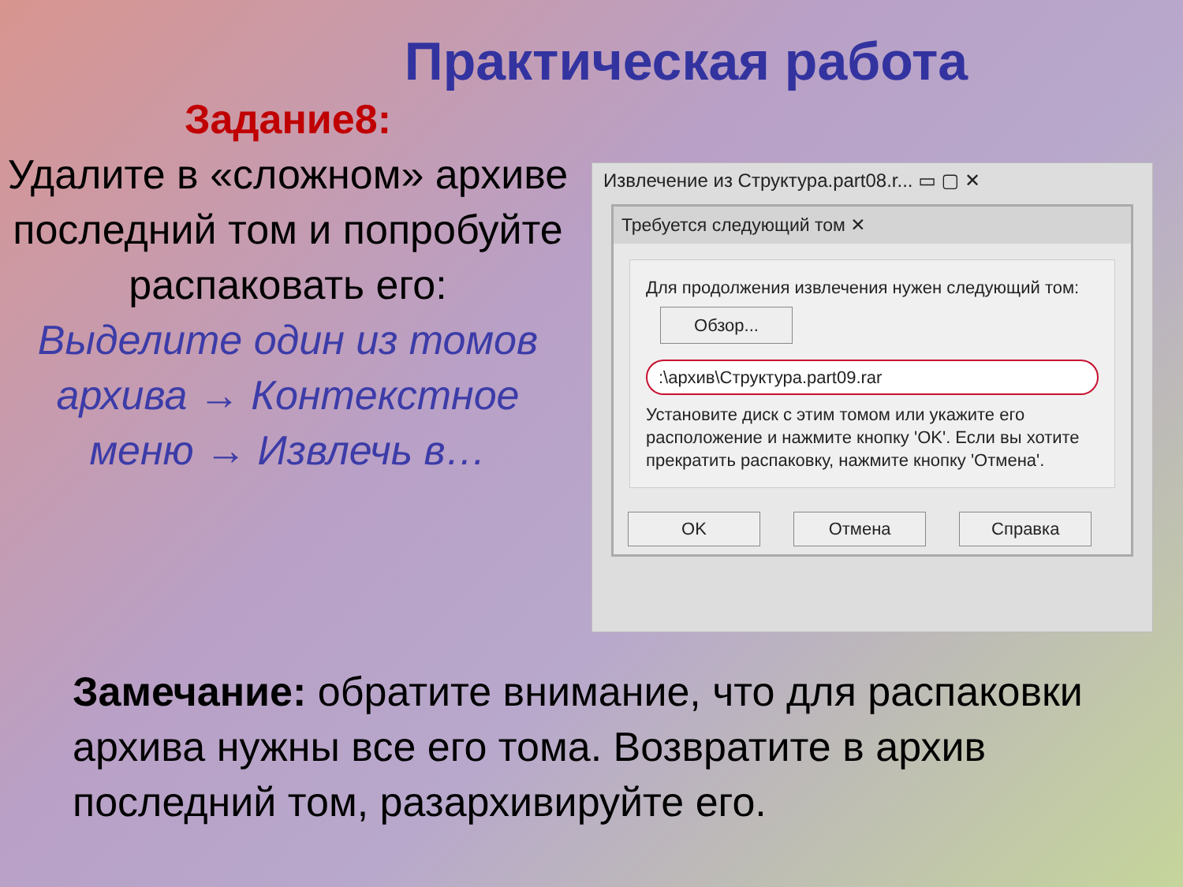Практическая работа
Задание8:
Удалите в «сложном» архиве последний том и попробуйте распаковать его:
Выделите один из томов архива → Контекстное меню → Извлечь в…
Извлечение из Структура.part08.r... ▭ ▢ ✕
Требуется следующий том ✕
Для продолжения извлечения нужен следующий том: Обзор...
:\архив\Структура.part09.rar
Установите диск с этим томом или укажите его расположение и нажмите кнопку 'OK'. Если вы хотите прекратить распаковку, нажмите кнопку 'Отмена'.
OK Отмена Справка
Замечание: обратите внимание, что для распаковки архива нужны все его тома. Возвратите в архив последний том, разархивируйте его.